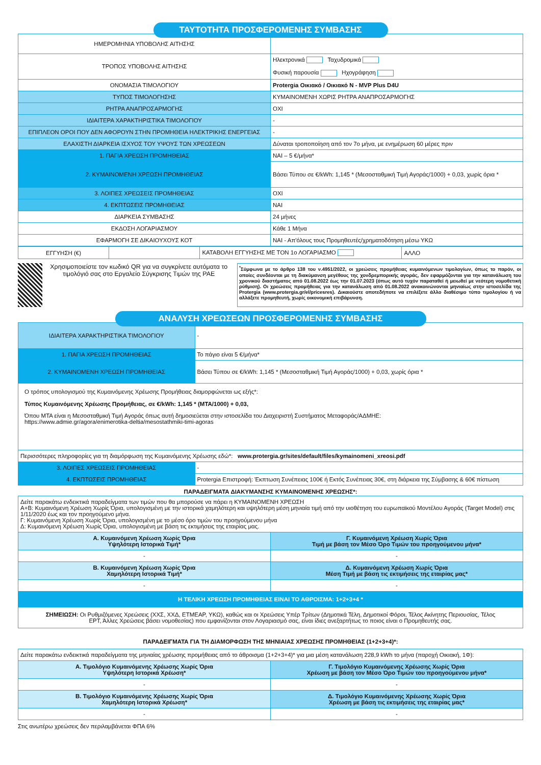ΤΑΥΤΟΤΗΤΑ ΠΡΟΣΦΕΡΟΜΕΝΗΣ ΣΥΜΒΑΣΗΣ
| ΗΜΕΡΟΜΗΝΙΑ ΥΠΟΒΟΛΗΣ ΑΙΤΗΣΗΣ | |
| ΤΡΟΠΟΣ ΥΠΟΒΟΛΗΣ ΑΙΤΗΣΗΣ | Ηλεκτρονικά Ταχυδρομικά Φυσική παρουσία Ηχογράφηση |
| ΟΝΟΜΑΣΙΑ ΤΙΜΟΛΟΓΙΟΥ | Protergia Οικιακό / Οικιακό Ν - MVP Plus D4U |
| ΤΥΠΟΣ ΤΙΜΟΛΟΓΗΣΗΣ | ΚΥΜΑΙΝΟΜΕΝΗ ΧΩΡΙΣ ΡΗΤΡΑ ΑΝΑΠΡΟΣΑΡΜΟΓΗΣ |
| ΡΗΤΡΑ ΑΝΑΠΡΟΣΑΡΜΟΓΗΣ | ΟΧΙ |
| ΙΔΙΑΙΤΕΡΑ ΧΑΡΑΚΤΗΡΙΣΤΙΚΑ ΤΙΜΟΛΟΓΙΟΥ | - |
| ΕΠΙΠΛΕΟΝ ΟΡΟΙ ΠΟΥ ΔΕΝ ΑΦΟΡΟΥΝ ΣΤΗΝ ΠΡΟΜΗΘΕΙΑ ΗΛΕΚΤΡΙΚΗΣ ΕΝΕΡΓΕΙΑΣ | - |
| ΕΛΑΧΙΣΤΗ ΔΙΑΡΚΕΙΑ ΙΣΧΥΟΣ ΤΟΥ ΥΨΟΥΣ ΤΩΝ ΧΡΕΩΣΕΩΝ | Δύναται τροποποίηση από τον 7ο μήνα, με ενημέρωση 60 μέρες πριν |
| 1. ΠΑΓΙΑ ΧΡΕΩΣΗ ΠΡΟΜΗΘΕΙΑΣ | ΝΑΙ – 5 €/μήνα* |
| 2. ΚΥΜΑΙΝΟΜΕΝΗ ΧΡΕΩΣΗ ΠΡΟΜΗΘΕΙΑΣ | Βάσει Τύπου σε €/kWh: 1,145 * (Μεσοσταθμική Τιμή Αγοράς/1000) + 0,03, χωρίς όρια * |
| 3. ΛΟΙΠΕΣ ΧΡΕΩΣΕΙΣ ΠΡΟΜΗΘΕΙΑΣ | ΟΧΙ |
| 4. ΕΚΠΤΩΣΕΙΣ ΠΡΟΜΗΘΕΙΑΣ | ΝΑΙ |
| ΔΙΑΡΚΕΙΑ ΣΥΜΒΑΣΗΣ | 24 μήνες |
| ΕΚΔΟΣΗ ΛΟΓΑΡΙΑΣΜΟΥ | Κάθε 1 Μήνα |
| ΕΦΑΡΜΟΓΗ ΣΕ ΔΙΚΑΙΟΥΧΟΥΣ ΚΟΤ | ΝΑΙ - Απ'όλους τους Προμηθευτές/χρηματοδότηση μέσω ΥΚΩ |
| ΕΓΓΥΗΣΗ (€) | | ΚΑΤΑΒΟΛΗ ΕΓΓΥΗΣΗΣ ΜΕ ΤΟΝ 1ο ΛΟΓΑΡΙΑΣΜΟ | ΑΛΛΟ |
Χρησιμοποιείστε τον κωδικό QR για να συγκρίνετε αυτόματα το τιμολόγιό σας στο Εργαλείο Σύγκρισης Τιμών της ΡΑΕ
<sup>*</sup> Σύμφωνα με το άρθρο 138 του ν.4951/2022, οι χρεώσεις προμήθειας κυμαινόμενων τιμολογίων, όπως το παρόν, οι οποίες συνδέονται με τη διακύμανση μεγέθους της χονδρεμπορικής αγοράς, δεν εφαρμόζονται για την κατανάλωση του χρονικού διαστήματος από 01.08.2022 έως την 01.07.2023 (όπως αυτό τυχόν παραταθεί ή μειωθεί με νεότερη νομοθετική ρύθμιση). Οι χρεώσεις προμήθειας για την κατανάλωση από 01.08.2022 ανακοινώνονται μηνιαίως στην ιστοσελίδα της Protergia (www.protergia.gr/el/pricesres). Δικαιούστε οποτεδήποτε να επιλέξετε άλλο διαθέσιμο τύπο τιμολογίου ή να αλλάξετε προμηθευτή, χωρίς οικονομική επιβάρυνση.
ΑΝΑΛΥΣΗ ΧΡΕΩΣΕΩΝ ΠΡΟΣΦΕΡΟΜΕΝΗΣ ΣΥΜΒΑΣΗΣ
| ΙΔΙΑΙΤΕΡΑ ΧΑΡΑΚΤΗΡΙΣΤΙΚΑ ΤΙΜΟΛΟΓΙΟΥ | - |
| 1. ΠΑΓΙΑ ΧΡΕΩΣΗ ΠΡΟΜΗΘΕΙΑΣ | Το πάγιο είναι 5 €/μήνα* |
| 2. ΚΥΜΑΙΝΟΜΕΝΗ ΧΡΕΩΣΗ ΠΡΟΜΗΘΕΙΑΣ | Βάσει Τύπου σε €/kWh: 1,145 * (Μεσοσταθμική Τιμή Αγοράς/1000) + 0,03, χωρίς όρια * |
| Ο τρόπος υπολογισμού της Κυμαινόμενης Χρέωσης Προμήθειας διαμορφώνεται ως εξής*: Τύπος Κυμαινόμενης Χρέωσης Προμήθειας, σε €/kWh: 1,145 * (MTA/1000) + 0,03, Όπου MTA είναι η Μεσοσταθμική Τιμή Αγοράς όπως αυτή δημοσιεύεται στην ιστοσελίδα του Διαχειριστή Συστήματος Μεταφοράς/ΑΔΜΗΕ: https://www.admie.gr/agora/enimerotika-deltia/mesostathmiki-timi-agoras | |
| Περισσότερες πληροφορίες για τη διαμόρφωση της Κυμαινόμενης Χρέωσης εδώ*: www.protergia.gr/sites/default/files/kymainomeni_xreosi.pdf | |
| 3. ΛΟΙΠΕΣ ΧΡΕΩΣΕΙΣ ΠΡΟΜΗΘΕΙΑΣ | - |
| 4. ΕΚΠΤΩΣΕΙΣ ΠΡΟΜΗΘΕΙΑΣ | Protergia Επιστροφή: Έκπτωση Συνέπειας 100€ ή Εκτός Συνέπειας 30€, στη διάρκεια της Σύμβασης & 60€ πίστωση |
ΠΑΡΑΔΕΙΓΜΑΤΑ ΔΙΑΚΥΜΑΝΣΗΣ ΚΥΜΑΙΝΟΜΕΝΗΣ ΧΡΕΩΣΗΣ*:
| Δείτε παρακάτω ενδεικτικά παραδείγματα των τιμών που θα μπορούσε να πάρει η ΚΥΜΑΙΝΟΜΕΝΗ ΧΡΕΩΣΗ Α+Β: Κυμαινόμενη Χρέωση Χωρίς Όρια, υπολογισμένη με την ιστορικά χαμηλότερη και υψηλότερη μέση μηνιαία τιμή από την υιοθέτηση του ευρωπαϊκού Μοντέλου Αγοράς (Target Model) στις 1/11/2020 έως και τον προηγούμενο μήνα. Γ: Κυμαινόμενη Χρέωση Χωρίς Όρια, υπολογισμένη με το μέσο όρο τιμών του προηγούμενου μήνα Δ: Κυμαινόμενη Χρέωση Χωρίς Όρια, υπολογισμένη με βάση τις εκτιμήσεις της εταιρίας μας. | |
| Α. Κυμαινόμενη Χρέωση Χωρίς Όρια Υψηλότερη Ιστορικά Τιμή* | Γ. Κυμαινόμενη Χρέωση Χωρίς Όρια Τιμή με βάση τον Μέσο Όρο Τιμών του προηγούμενου μήνα* |
| - | - |
| Β. Κυμαινόμενη Χρέωση Χωρίς Όρια Χαμηλότερη Ιστορικά Τιμή* | Δ. Κυμαινόμενη Χρέωση Χωρίς Όρια Μέση Τιμή με βάση τις εκτιμήσεις της εταιρίας μας* |
| - | - |
| Η ΤΕΛΙΚΗ ΧΡΕΩΣΗ ΠΡΟΜΗΘΕΙΑΣ ΕΙΝΑΙ ΤΟ ΑΘΡΟΙΣΜΑ: 1+2+3+4 * | |
| ΣΗΜΕΙΩΣΗ: Οι Ρυθμιζόμενες Χρεώσεις (ΧΧΣ, ΧΧΔ, ΕΤΜΕΑΡ, ΥΚΩ), καθώς και οι Χρεώσεις Υπέρ Τρίτων (Δημοτικά Τέλη, Δημοτικοί Φόροι, Τέλος Ακίνητης Περιουσίας, Τέλος ΕΡΤ, Άλλες Χρεώσεις βάσει νομοθεσίας) που εμφανίζονται στον Λογαριασμό σας, είναι ίδιες ανεξαρτήτως το ποιος είναι ο Προμηθευτής σας. | |
ΠΑΡΑΔΕΙΓΜΑΤΑ ΓΙΑ ΤΗ ΔΙΑΜΟΡΦΩΣΗ ΤΗΣ ΜΗΝΙΑΙΑΣ ΧΡΕΩΣΗΣ ΠΡΟΜΗΘΕΙΑΣ (1+2+3+4)*:
| Δείτε παρακάτω ενδεικτικά παραδείγματα της μηνιαίας χρέωσης προμήθειας από το άθροισμα (1+2+3+4)* για μια μέση κατανάλωση 228,9 kWh το μήνα (παροχή Οικιακή, 1Φ): | |
| Α. Τιμολόγιο Κυμαινόμενης Χρέωσης Χωρίς Όρια Υψηλότερη Ιστορικά Χρέωση* | Γ. Τιμολόγιο Κυμαινόμενης Χρέωσης Χωρίς Όρια Χρέωση με βάση τον Μέσο Όρο Τιμών του προηγούμενου μήνα* |
| - | - |
| Β. Τιμολόγιο Κυμαινόμενης Χρέωσης Χωρίς Όρια Χαμηλότερη Ιστορικά Χρέωση* | Δ. Τιμολόγιο Κυμαινόμενης Χρέωσης Χωρίς Όρια Χρέωση με βάση τις εκτιμήσεις της εταιρίας μας* |
| - | - |
Στις ανωτέρω χρεώσεις δεν περιλαμβάνεται ΦΠΑ 6%